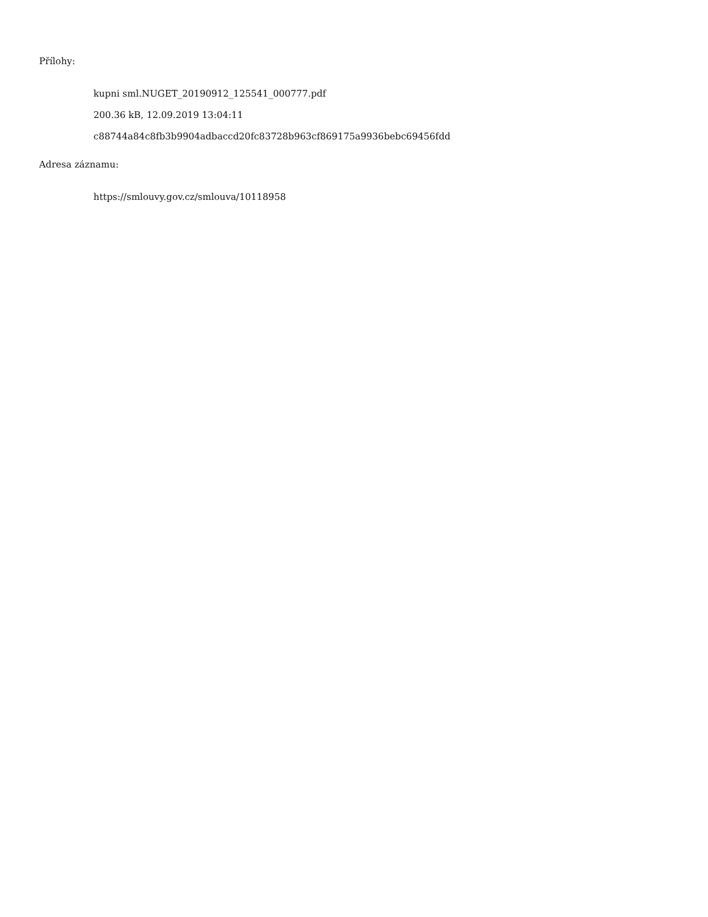Přílohy:
kupni sml.NUGET_20190912_125541_000777.pdf
200.36 kB, 12.09.2019 13:04:11
c88744a84c8fb3b9904adbaccd20fc83728b963cf869175a9936bebc69456fdd
Adresa záznamu:
https://smlouvy.gov.cz/smlouva/10118958